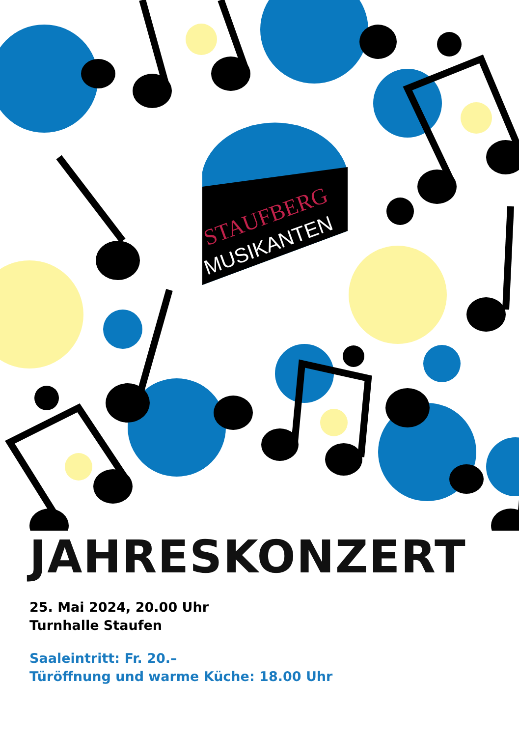STAUFBERG
MUSIKANTEN
JAHRESKONZERT
25. Mai 2024, 20.00 Uhr
Turnhalle Staufen
Saaleintritt: Fr. 20.–
Türöffnung und warme Küche: 18.00 Uhr